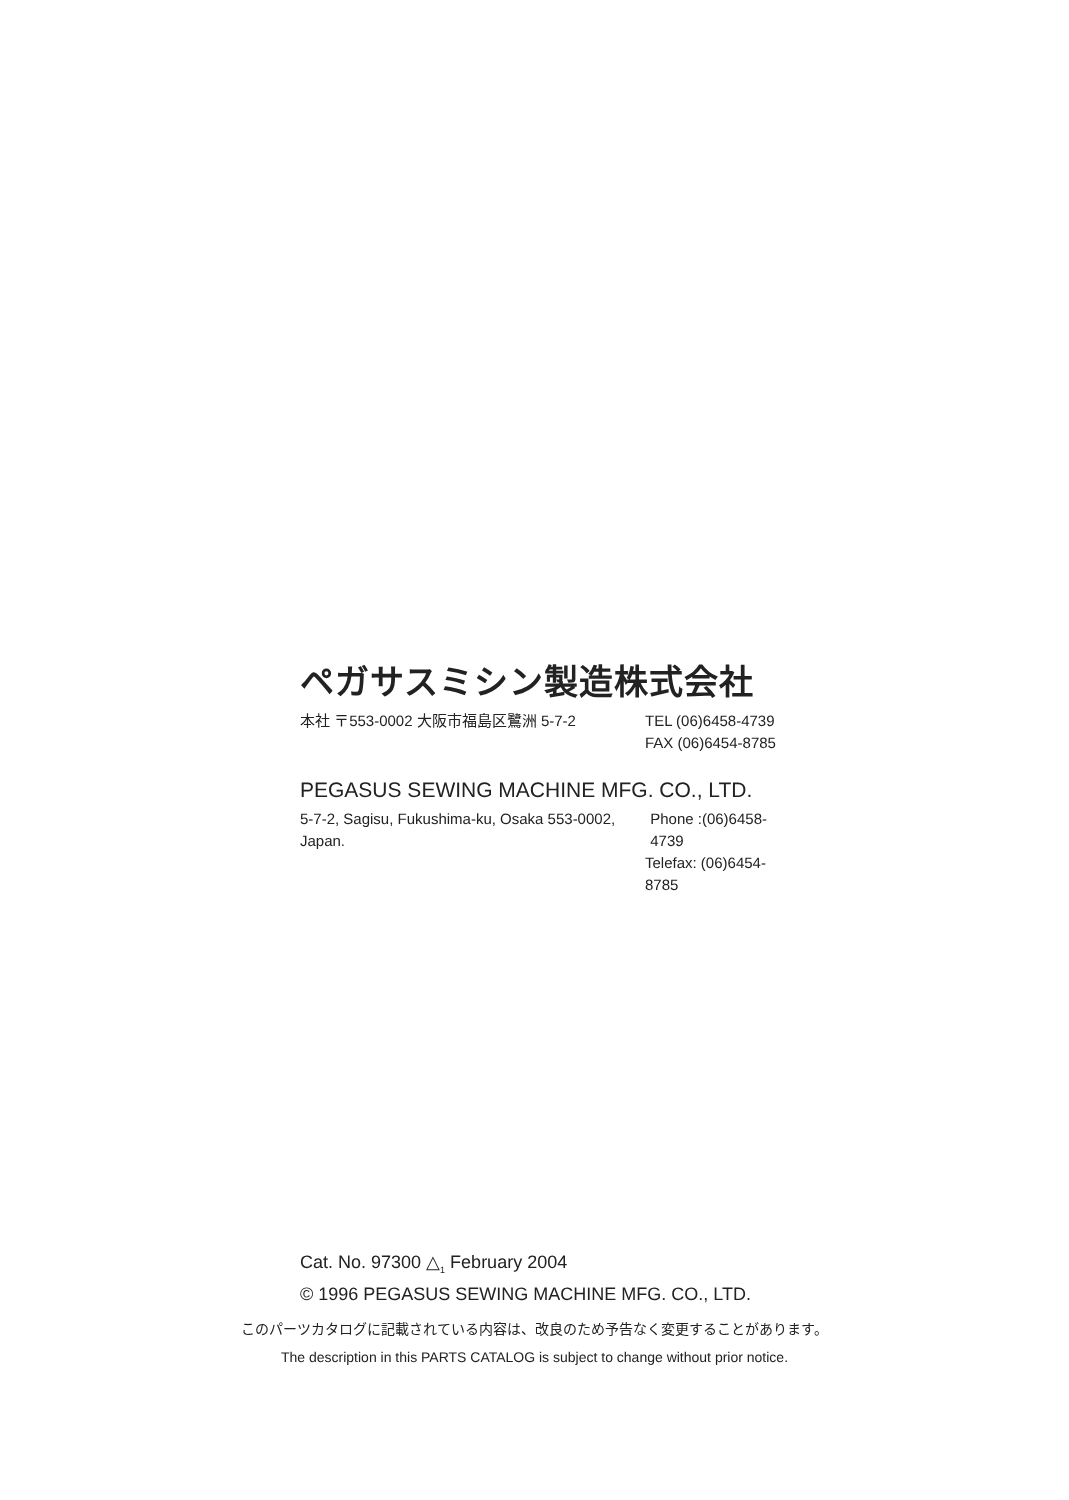ペガサスミシン製造株式会社
本社 〒553-0002 大阪市福島区鷺洲 5-7-2 TEL (06)6458-4739
FAX (06)6454-8785
PEGASUS SEWING MACHINE MFG. CO., LTD.
5-7-2, Sagisu, Fukushima-ku, Osaka 553-0002, Japan. Phone :(06)6458-4739
Telefax: (06)6454-8785
Cat. No. 97300 △<sub>1</sub> February 2004
© 1996 PEGASUS SEWING MACHINE MFG. CO., LTD.
このパーツカタログに記載されている内容は、改良のため予告なく変更することがあります。
The description in this PARTS CATALOG is subject to change without prior notice.